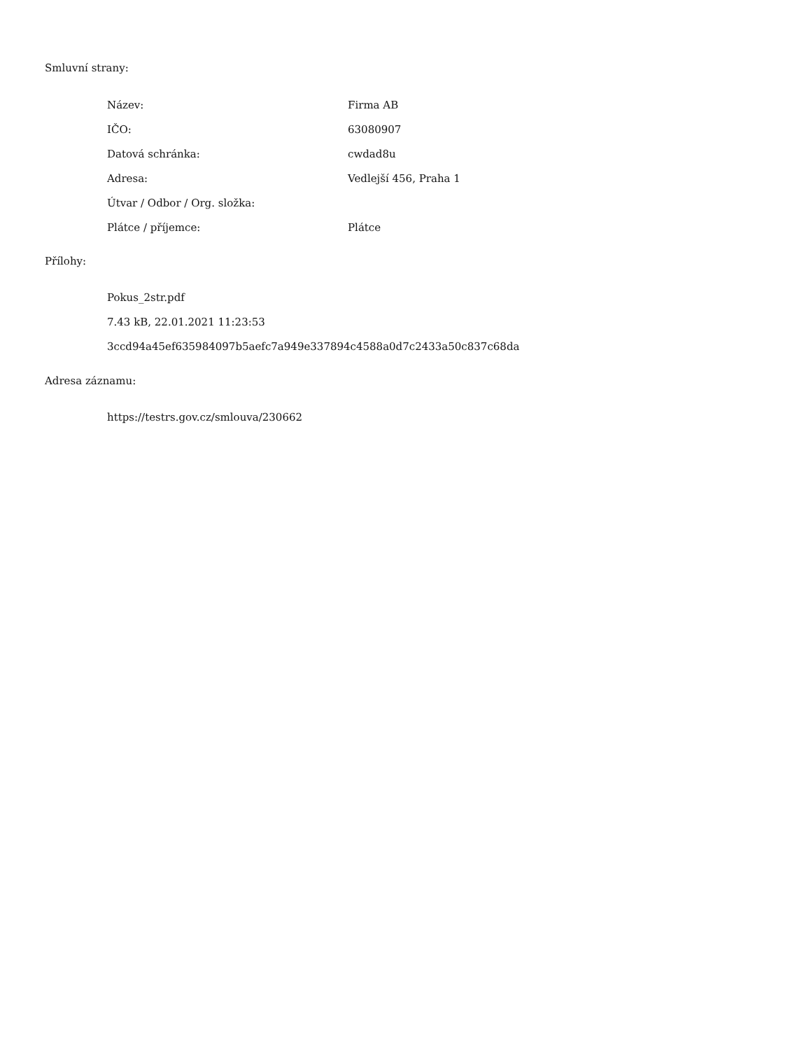Smluvní strany:
| Název: | Firma AB |
| IČO: | 63080907 |
| Datová schránka: | cwdad8u |
| Adresa: | Vedlejší 456, Praha 1 |
| Útvar / Odbor / Org. složka: | |
| Plátce / příjemce: | Plátce |
Přílohy:
Pokus_2str.pdf
7.43 kB, 22.01.2021 11:23:53
3ccd94a45ef635984097b5aefc7a949e337894c4588a0d7c2433a50c837c68da
Adresa záznamu:
https://testrs.gov.cz/smlouva/230662